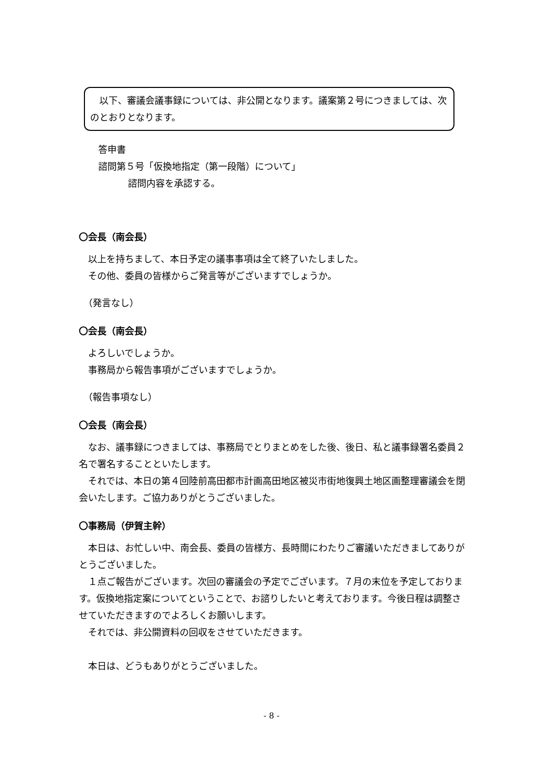以下、審議会議事録については、非公開となります。議案第２号につきましては、次のとおりとなります。
答申書
諮問第５号「仮換地指定（第一段階）について」
諮問内容を承認する。
〇会長（南会長）
　以上を持ちまして、本日予定の議事事項は全て終了いたしました。
　その他、委員の皆様からご発言等がございますでしょうか。
　（発言なし）
〇会長（南会長）
　よろしいでしょうか。
　事務局から報告事項がございますでしょうか。
　（報告事項なし）
〇会長（南会長）
　なお、議事録につきましては、事務局でとりまとめをした後、後日、私と議事録署名委員２名で署名することといたします。
　それでは、本日の第４回陸前高田都市計画高田地区被災市街地復興土地区画整理審議会を閉会いたします。ご協力ありがとうございました。
〇事務局（伊賀主幹）
　本日は、お忙しい中、南会長、委員の皆様方、長時間にわたりご審議いただきましてありがとうございました。
　１点ご報告がございます。次回の審議会の予定でございます。７月の末位を予定しております。仮換地指定案についてということで、お諮りしたいと考えております。今後日程は調整させていただきますのでよろしくお願いします。
　それでは、非公開資料の回収をさせていただきます。
　本日は、どうもありがとうございました。
- 8 -